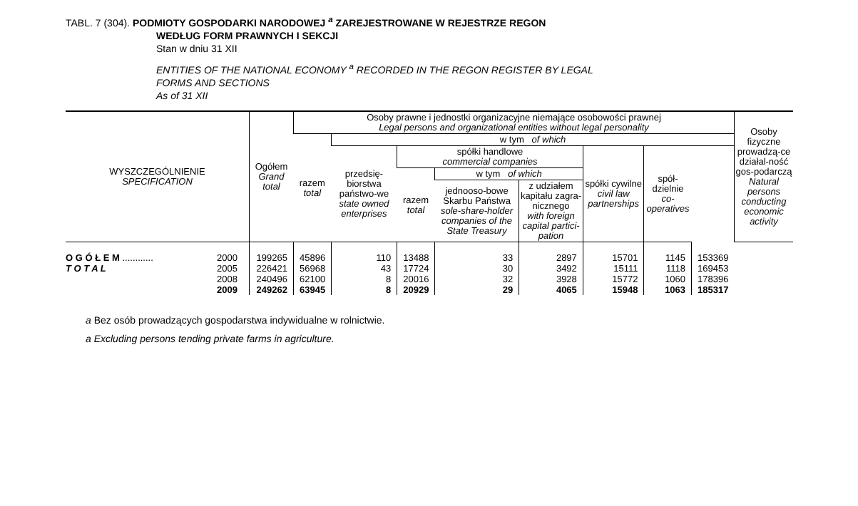TABL. 7 (304). PODMIOTY GOSPODARKI NARODOWEJ <sup>a</sup> ZAREJESTROWANE W REJESTRZE REGON
WEDŁUG FORM PRAWNYCH I SEKCJI
Stan w dniu 31 XII
ENTITIES OF THE NATIONAL ECONOMY <sup>a</sup> RECORDED IN THE REGON REGISTER BY LEGAL
FORMS AND SECTIONS
As of 31 XII
| WYSZCZEGÓLNIENIE SPECIFICATION | Ogółem Grand total | Osoby prawne i jednostki organizacyjne niemające osobowości prawnej Legal persons and organizational entities without legal personality | | | | | | | | Osoby fizyczne prowadzą-ce działal-ność gos-podarczą Natural persons conducting economic activity |
| --- | --- | --- | --- | --- | --- | --- | --- | --- | --- | --- |
| | | razem total | w tym of which | | | | | | | |
| | | | przedsię-biorstwa państwo-we state owned enterprises | spółki handlowe commercial companies | | | spółki cywilne civil law partnerships | spół-dzielnie co-operatives | | |
| | | | | razem total | w tym of which | | | | | |
| | | | | | jednooso-bowe Skarbu Państwa sole-share-holder companies of the State Treasury | z udziałem kapitału zagra-nicznego with foreign capital partici-pation | | | | |
| O G Ó Ł E M ............ 2000 | 199265 | 45896 | 110 | 13488 | 33 | 2897 | 15701 | 1145 | 153369 | |
| T O T A L 2005 | 226421 | 56968 | 43 | 17724 | 30 | 3492 | 15111 | 1118 | 169453 | |
| 2008 | 240496 | 62100 | 8 | 20016 | 32 | 3928 | 15772 | 1060 | 178396 | |
| 2009 | 249262 | 63945 | 8 | 20929 | 29 | 4065 | 15948 | 1063 | 185317 | |
a Bez osób prowadzących gospodarstwa indywidualne w rolnictwie.
a Excluding persons tending private farms in agriculture.